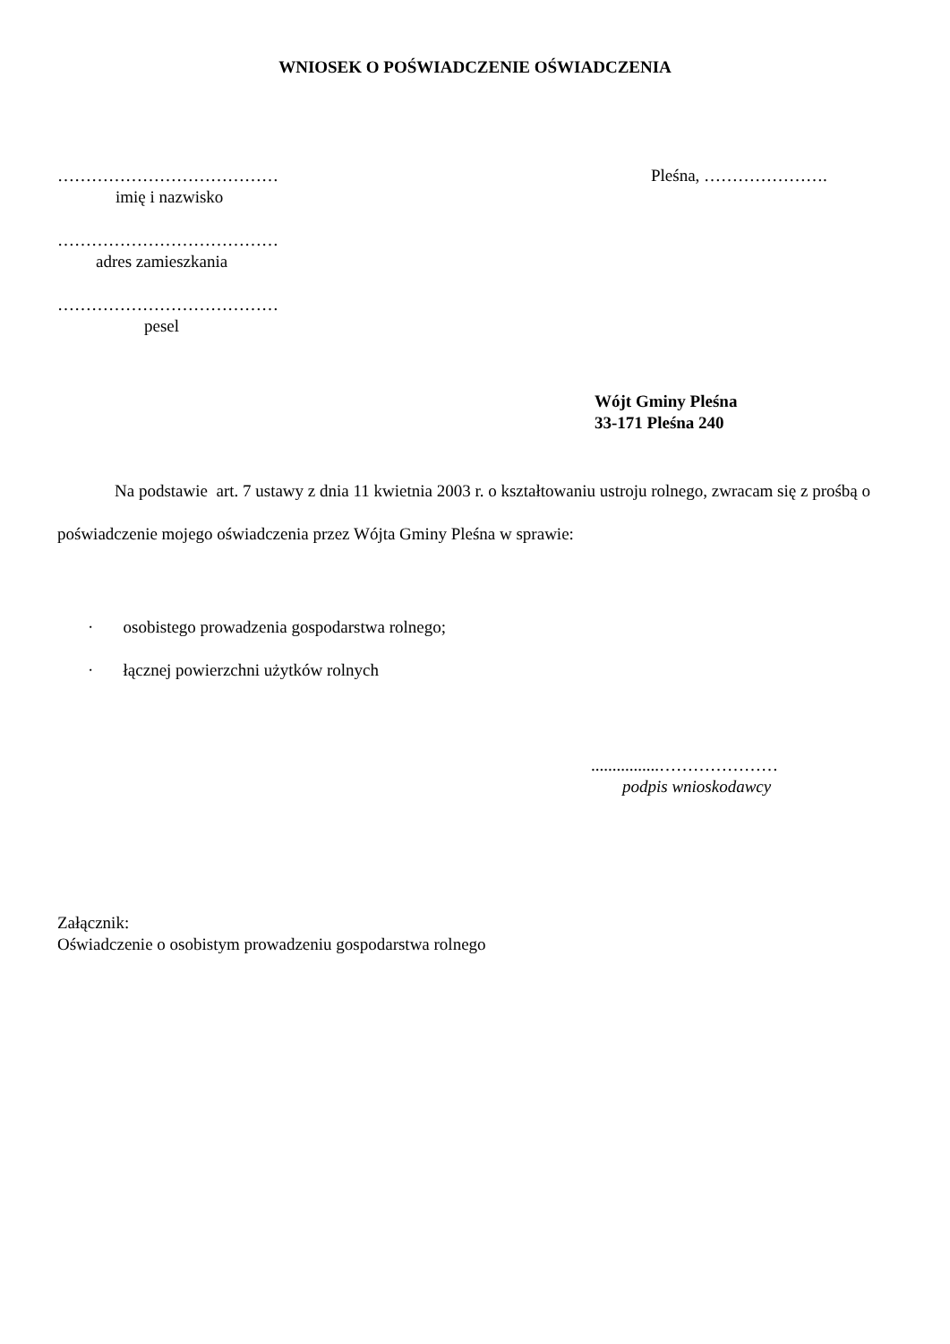WNIOSEK O POŚWIADCZENIE OŚWIADCZENIA
…………………………………
imię i nazwisko
…………………………………
adres zamieszkania
…………………………………
pesel
Pleśna, ………………….
Wójt Gminy Pleśna
33-171 Pleśna 240
Na podstawie art. 7 ustawy z dnia 11 kwietnia 2003 r. o kształtowaniu ustroju rolnego, zwracam się z prośbą o poświadczenie mojego oświadczenia przez Wójta Gminy Pleśna w sprawie:
· osobistego prowadzenia gospodarstwa rolnego;
· łącznej powierzchni użytków rolnych
................…………………
podpis wnioskodawcy
Załącznik:
Oświadczenie o osobistym prowadzeniu gospodarstwa rolnego